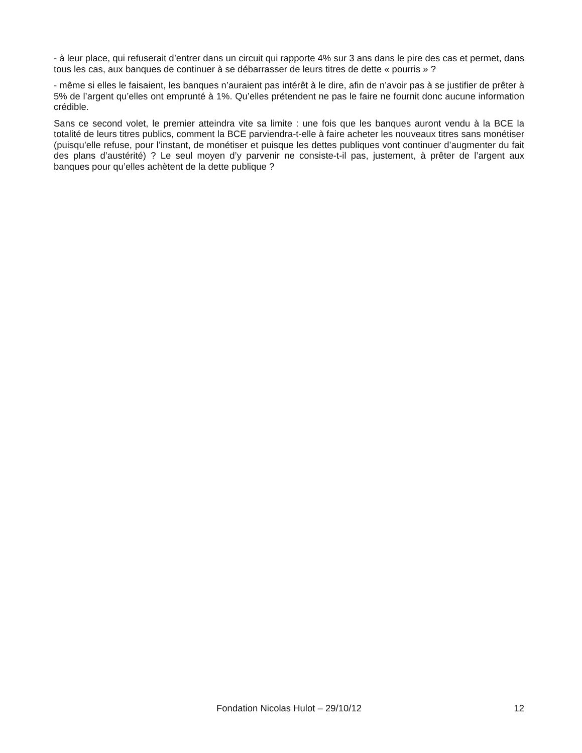- à leur place, qui refuserait d’entrer dans un circuit qui rapporte 4% sur 3 ans dans le pire des cas et permet, dans tous les cas, aux banques de continuer à se débarrasser de leurs titres de dette « pourris » ?
- même si elles le faisaient, les banques n’auraient pas intérêt à le dire, afin de n’avoir pas à se justifier de prêter à 5% de l’argent qu’elles ont emprunté à 1%. Qu’elles prétendent ne pas le faire ne fournit donc aucune information crédible.
Sans ce second volet, le premier atteindra vite sa limite : une fois que les banques auront vendu à la BCE la totalité de leurs titres publics, comment la BCE parviendra-t-elle à faire acheter les nouveaux titres sans monétiser (puisqu’elle refuse, pour l’instant, de monétiser et puisque les dettes publiques vont continuer d’augmenter du fait des plans d’austérité) ? Le seul moyen d’y parvenir ne consiste-t-il pas, justement, à prêter de l’argent aux banques pour qu’elles achètent de la dette publique ?
Fondation Nicolas Hulot – 29/10/12
12